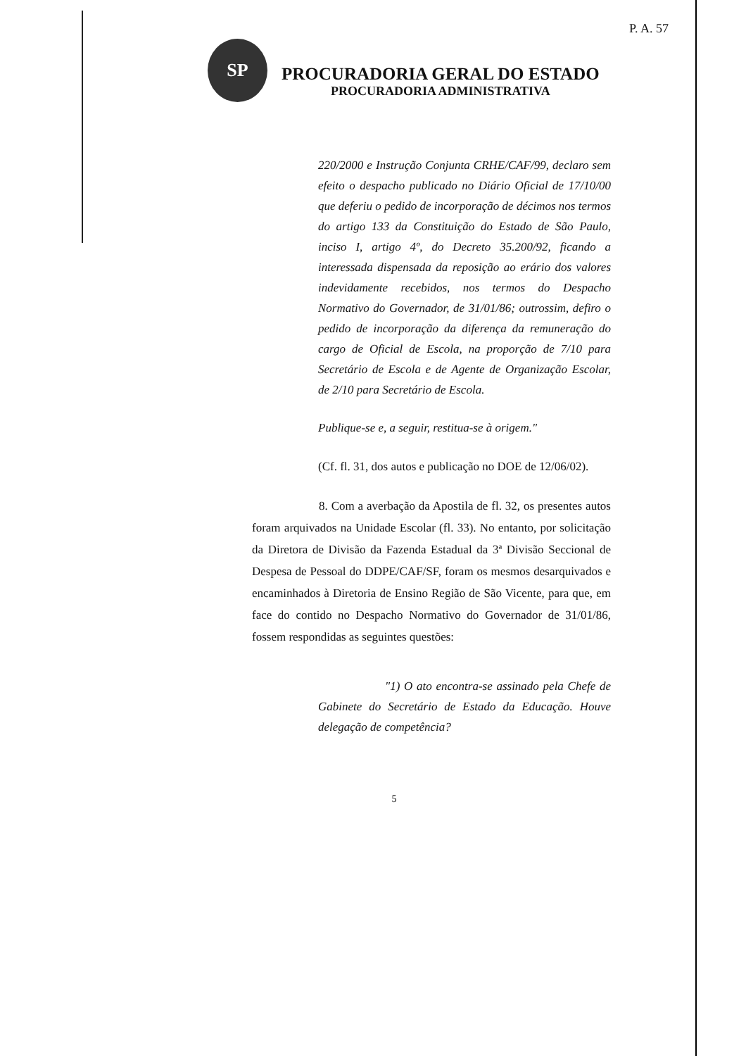P. A. 57
SP
PROCURADORIA GERAL DO ESTADO
PROCURADORIA ADMINISTRATIVA
220/2000 e Instrução Conjunta CRHE/CAF/99, declaro sem efeito o despacho publicado no Diário Oficial de 17/10/00 que deferiu o pedido de incorporação de décimos nos termos do artigo 133 da Constituição do Estado de São Paulo, inciso I, artigo 4º, do Decreto 35.200/92, ficando a interessada dispensada da reposição ao erário dos valores indevidamente recebidos, nos termos do Despacho Normativo do Governador, de 31/01/86; outrossim, defiro o pedido de incorporação da diferença da remuneração do cargo de Oficial de Escola, na proporção de 7/10 para Secretário de Escola e de Agente de Organização Escolar, de 2/10 para Secretário de Escola.
Publique-se e, a seguir, restitua-se à origem."
(Cf. fl. 31, dos autos e publicação no DOE de 12/06/02).
8. Com a averbação da Apostila de fl. 32, os presentes autos foram arquivados na Unidade Escolar (fl. 33). No entanto, por solicitação da Diretora de Divisão da Fazenda Estadual da 3ª Divisão Seccional de Despesa de Pessoal do DDPE/CAF/SF, foram os mesmos desarquivados e encaminhados à Diretoria de Ensino Região de São Vicente, para que, em face do contido no Despacho Normativo do Governador de 31/01/86, fossem respondidas as seguintes questões:
"1) O ato encontra-se assinado pela Chefe de Gabinete do Secretário de Estado da Educação. Houve delegação de competência?
5